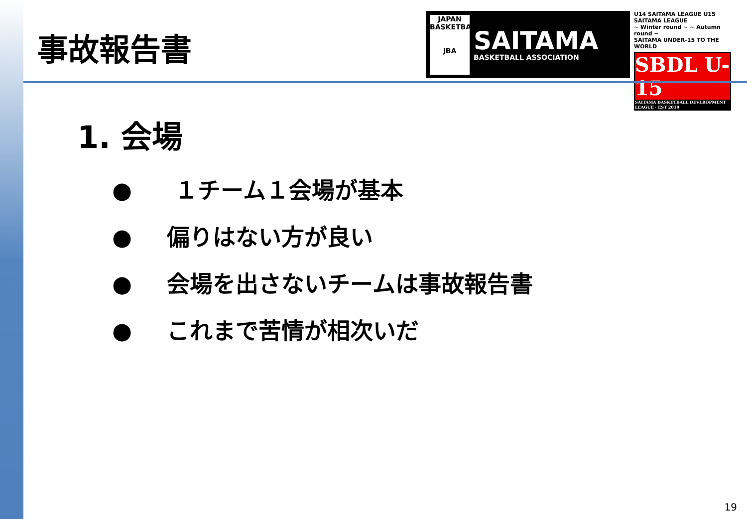事故報告書
JAPAN BASKETBALL
JBA
SAITAMA
BASKETBALL ASSOCIATION
U14 SAITAMA LEAGUE U15 SAITAMA LEAGUE
~ Winter round ~ ~ Autumn round ~
SAITAMA UNDER-15 TO THE WORLD
SBDL U-15
SAITAMA BASKETBALL DEVLROPMENT LEAGUE · EST 2019
1. 会場
● １チーム１会場が基本
● 偏りはない方が良い
● 会場を出さないチームは事故報告書
● これまで苦情が相次いだ
19